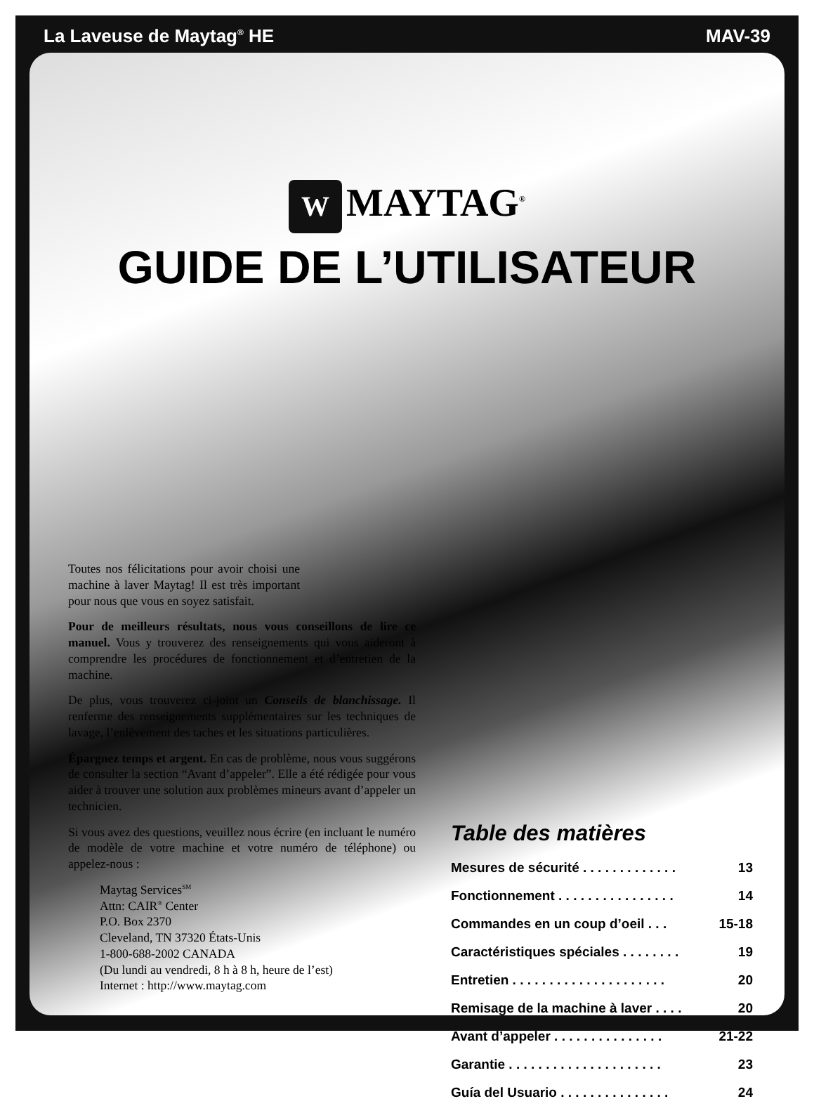La Laveuse de Maytag<sup>®</sup> HE MAV-39
W MAYTAG<sup>®</sup>
GUIDE DE L’UTILISATEUR
Toutes nos félicitations pour avoir choisi une machine à laver Maytag! Il est très important pour nous que vous en soyez satisfait.
Pour de meilleurs résultats, nous vous conseillons de lire ce manuel. Vous y trouverez des renseignements qui vous aideront à comprendre les procédures de fonctionnement et d’entretien de la machine.
De plus, vous trouverez ci-joint un Conseils de blanchissage. Il renferme des renseignements supplémentaires sur les techniques de lavage, l’enlèvement des taches et les situations particulières.
Épargnez temps et argent. En cas de problème, nous vous suggérons de consulter la section “Avant d’appeler”. Elle a été rédigée pour vous aider à trouver une solution aux problèmes mineurs avant d’appeler un technicien.
Si vous avez des questions, veuillez nous écrire (en incluant le numéro de modèle de votre machine et votre numéro de téléphone) ou appelez-nous :
Maytag Services<sup>SM</sup>
Attn: CAIR<sup>®</sup> Center
P.O. Box 2370
Cleveland, TN 37320 États-Unis
1-800-688-2002 CANADA
(Du lundi au vendredi, 8 h à 8 h, heure de l’est)
Internet : http://www.maytag.com
Table des matières
Mesures de sécurité . . . . . . . . . . . . . 13
Fonctionnement . . . . . . . . . . . . . . . . 14
Commandes en un coup d’oeil . . . 15-18
Caractéristiques spéciales . . . . . . . . 19
Entretien . . . . . . . . . . . . . . . . . . . . . 20
Remisage de la machine à laver . . . . 20
Avant d’appeler . . . . . . . . . . . . . . . 21-22
Garantie . . . . . . . . . . . . . . . . . . . . . 23
Guía del Usuario . . . . . . . . . . . . . . . 24